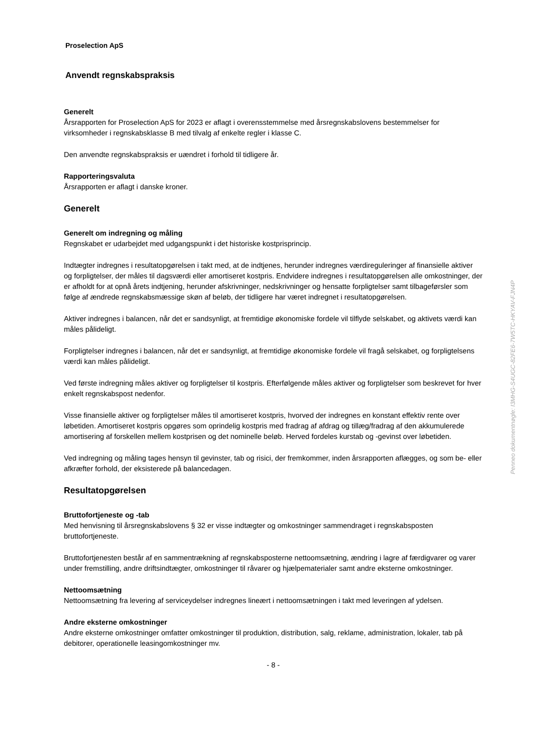Proselection ApS
Anvendt regnskabspraksis
Generelt
Årsrapporten for Proselection ApS for 2023 er aflagt i overensstemmelse med årsregnskabslovens bestemmelser for virksomheder i regnskabsklasse B med tilvalg af enkelte regler i klasse C.
Den anvendte regnskabspraksis er uændret i forhold til tidligere år.
Rapporteringsvaluta
Årsrapporten er aflagt i danske kroner.
Generelt
Generelt om indregning og måling
Regnskabet er udarbejdet med udgangspunkt i det historiske kostprisprincip.
Indtægter indregnes i resultatopgørelsen i takt med, at de indtjenes, herunder indregnes værdireguleringer af finansielle aktiver og forpligtelser, der måles til dagsværdi eller amortiseret kostpris. Endvidere indregnes i resultatopgørelsen alle omkostninger, der er afholdt for at opnå årets indtjening, herunder afskrivninger, nedskrivninger og hensatte forpligtelser samt tilbageførsler som følge af ændrede regnskabsmæssige skøn af beløb, der tidligere har været indregnet i resultatopgørelsen.
Aktiver indregnes i balancen, når det er sandsynligt, at fremtidige økonomiske fordele vil tilflyde selskabet, og aktivets værdi kan måles pålideligt.
Forpligtelser indregnes i balancen, når det er sandsynligt, at fremtidige økonomiske fordele vil fragå selskabet, og forpligtelsens værdi kan måles pålideligt.
Ved første indregning måles aktiver og forpligtelser til kostpris. Efterfølgende måles aktiver og forpligtelser som beskrevet for hver enkelt regnskabspost nedenfor.
Visse finansielle aktiver og forpligtelser måles til amortiseret kostpris, hvorved der indregnes en konstant effektiv rente over løbetiden. Amortiseret kostpris opgøres som oprindelig kostpris med fradrag af afdrag og tillæg/fradrag af den akkumulerede amortisering af forskellen mellem kostprisen og det nominelle beløb. Herved fordeles kurstab og -gevinst over løbetiden.
Ved indregning og måling tages hensyn til gevinster, tab og risici, der fremkommer, inden årsrapporten aflægges, og som be- eller afkræfter forhold, der eksisterede på balancedagen.
Resultatopgørelsen
Bruttofortjeneste og -tab
Med henvisning til årsregnskabslovens § 32 er visse indtægter og omkostninger sammendraget i regnskabsposten bruttofortjeneste.
Bruttofortjenesten består af en sammentrækning af regnskabsposterne nettoomsætning, ændring i lagre af færdigvarer og varer under fremstilling, andre driftsindtægter, omkostninger til råvarer og hjælpematerialer samt andre eksterne omkostninger.
Nettoomsætning
Nettoomsætning fra levering af serviceydelser indregnes lineært i nettoomsætningen i takt med leveringen af ydelsen.
Andre eksterne omkostninger
Andre eksterne omkostninger omfatter omkostninger til produktion, distribution, salg, reklame, administration, lokaler, tab på debitorer, operationelle leasingomkostninger mv.
- 8 -
Penneo dokumentnøgle: I3MHG-S4UGC-82FE6-7W5TC-HKYAV-FJN4P